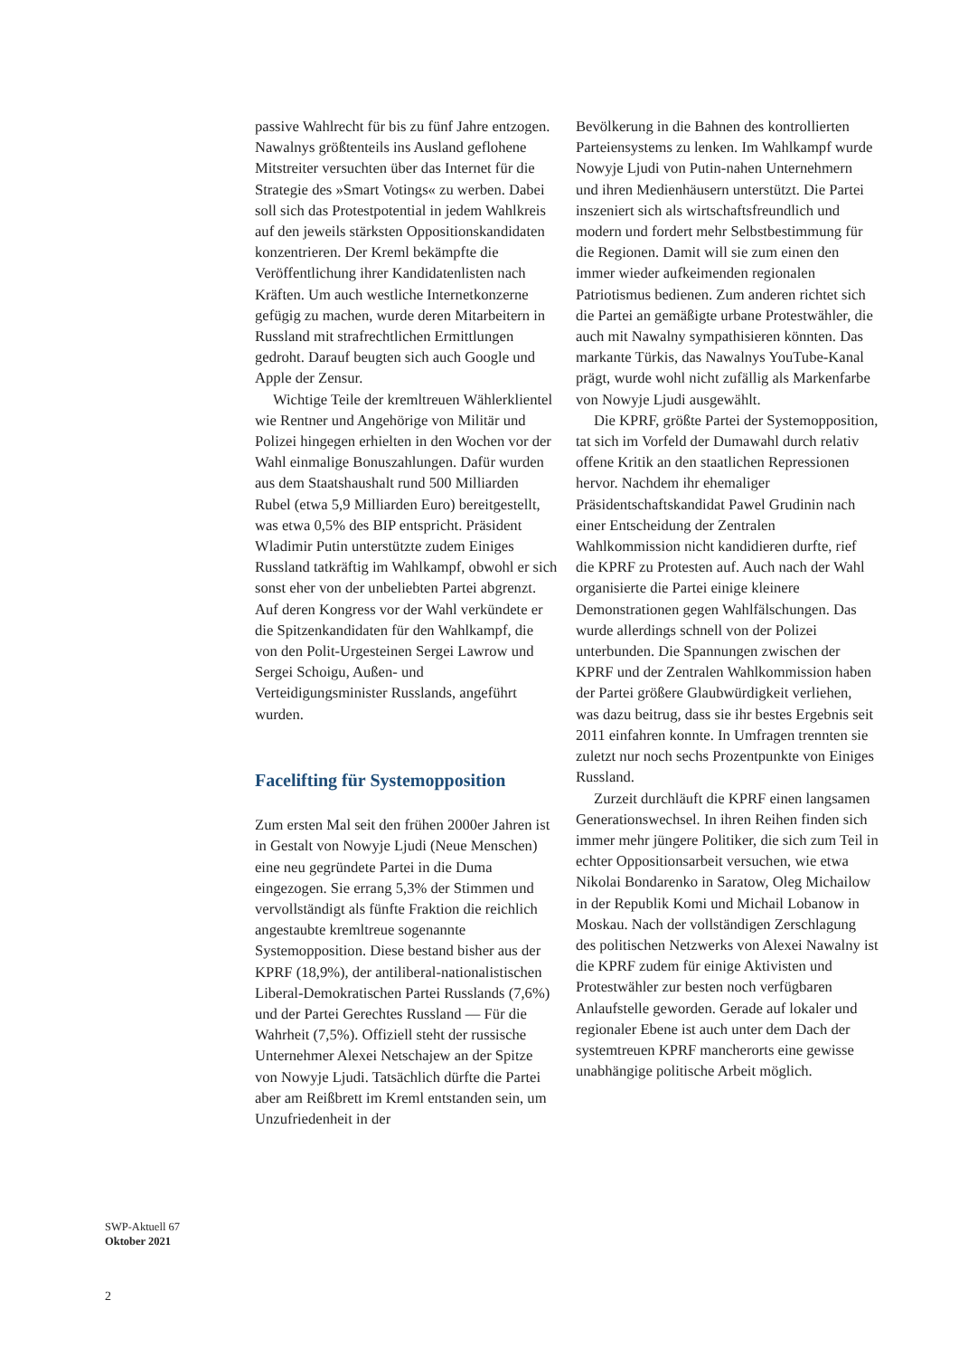passive Wahlrecht für bis zu fünf Jahre entzogen. Nawalnys größtenteils ins Ausland geflohene Mitstreiter versuchten über das Internet für die Strategie des »Smart Votings« zu werben. Dabei soll sich das Protestpotential in jedem Wahlkreis auf den jeweils stärksten Oppositionskandidaten konzentrieren. Der Kreml bekämpfte die Veröffentlichung ihrer Kandidatenlisten nach Kräften. Um auch westliche Internetkonzerne gefügig zu machen, wurde deren Mitarbeitern in Russland mit strafrechtlichen Ermittlungen gedroht. Darauf beugten sich auch Google und Apple der Zensur.
Wichtige Teile der kremltreuen Wählerklientel wie Rentner und Angehörige von Militär und Polizei hingegen erhielten in den Wochen vor der Wahl einmalige Bonuszahlungen. Dafür wurden aus dem Staatshaushalt rund 500 Milliarden Rubel (etwa 5,9 Milliarden Euro) bereitgestellt, was etwa 0,5% des BIP entspricht. Präsident Wladimir Putin unterstützte zudem Einiges Russland tatkräftig im Wahlkampf, obwohl er sich sonst eher von der unbeliebten Partei abgrenzt. Auf deren Kongress vor der Wahl verkündete er die Spitzenkandidaten für den Wahlkampf, die von den Polit-Urgesteinen Sergei Lawrow und Sergei Schoigu, Außen- und Verteidigungsminister Russlands, angeführt wurden.
Facelifting für Systemopposition
Zum ersten Mal seit den frühen 2000er Jahren ist in Gestalt von Nowyje Ljudi (Neue Menschen) eine neu gegründete Partei in die Duma eingezogen. Sie errang 5,3% der Stimmen und vervollständigt als fünfte Fraktion die reichlich angestaubte kremltreue sogenannte Systemopposition. Diese bestand bisher aus der KPRF (18,9%), der antiliberal-nationalistischen Liberal-Demokratischen Partei Russlands (7,6%) und der Partei Gerechtes Russland — Für die Wahrheit (7,5%). Offiziell steht der russische Unternehmer Alexei Netschajew an der Spitze von Nowyje Ljudi. Tatsächlich dürfte die Partei aber am Reißbrett im Kreml entstanden sein, um Unzufriedenheit in der
Bevölkerung in die Bahnen des kontrollierten Parteiensystems zu lenken. Im Wahlkampf wurde Nowyje Ljudi von Putin-nahen Unternehmern und ihren Medienhäusern unterstützt. Die Partei inszeniert sich als wirtschaftsfreundlich und modern und fordert mehr Selbstbestimmung für die Regionen. Damit will sie zum einen den immer wieder aufkeimenden regionalen Patriotismus bedienen. Zum anderen richtet sich die Partei an gemäßigte urbane Protestwähler, die auch mit Nawalny sympathisieren könnten. Das markante Türkis, das Nawalnys YouTube-Kanal prägt, wurde wohl nicht zufällig als Markenfarbe von Nowyje Ljudi ausgewählt.
Die KPRF, größte Partei der Systemopposition, tat sich im Vorfeld der Dumawahl durch relativ offene Kritik an den staatlichen Repressionen hervor. Nachdem ihr ehemaliger Präsidentschaftskandidat Pawel Grudinin nach einer Entscheidung der Zentralen Wahlkommission nicht kandidieren durfte, rief die KPRF zu Protesten auf. Auch nach der Wahl organisierte die Partei einige kleinere Demonstrationen gegen Wahlfälschungen. Das wurde allerdings schnell von der Polizei unterbunden. Die Spannungen zwischen der KPRF und der Zentralen Wahlkommission haben der Partei größere Glaubwürdigkeit verliehen, was dazu beitrug, dass sie ihr bestes Ergebnis seit 2011 einfahren konnte. In Umfragen trennten sie zuletzt nur noch sechs Prozentpunkte von Einiges Russland.
Zurzeit durchläuft die KPRF einen langsamen Generationswechsel. In ihren Reihen finden sich immer mehr jüngere Politiker, die sich zum Teil in echter Oppositionsarbeit versuchen, wie etwa Nikolai Bondarenko in Saratow, Oleg Michailow in der Republik Komi und Michail Lobanow in Moskau. Nach der vollständigen Zerschlagung des politischen Netzwerks von Alexei Nawalny ist die KPRF zudem für einige Aktivisten und Protestwähler zur besten noch verfügbaren Anlaufstelle geworden. Gerade auf lokaler und regionaler Ebene ist auch unter dem Dach der systemtreuen KPRF mancherorts eine gewisse unabhängige politische Arbeit möglich.
SWP-Aktuell 67
Oktober 2021
2